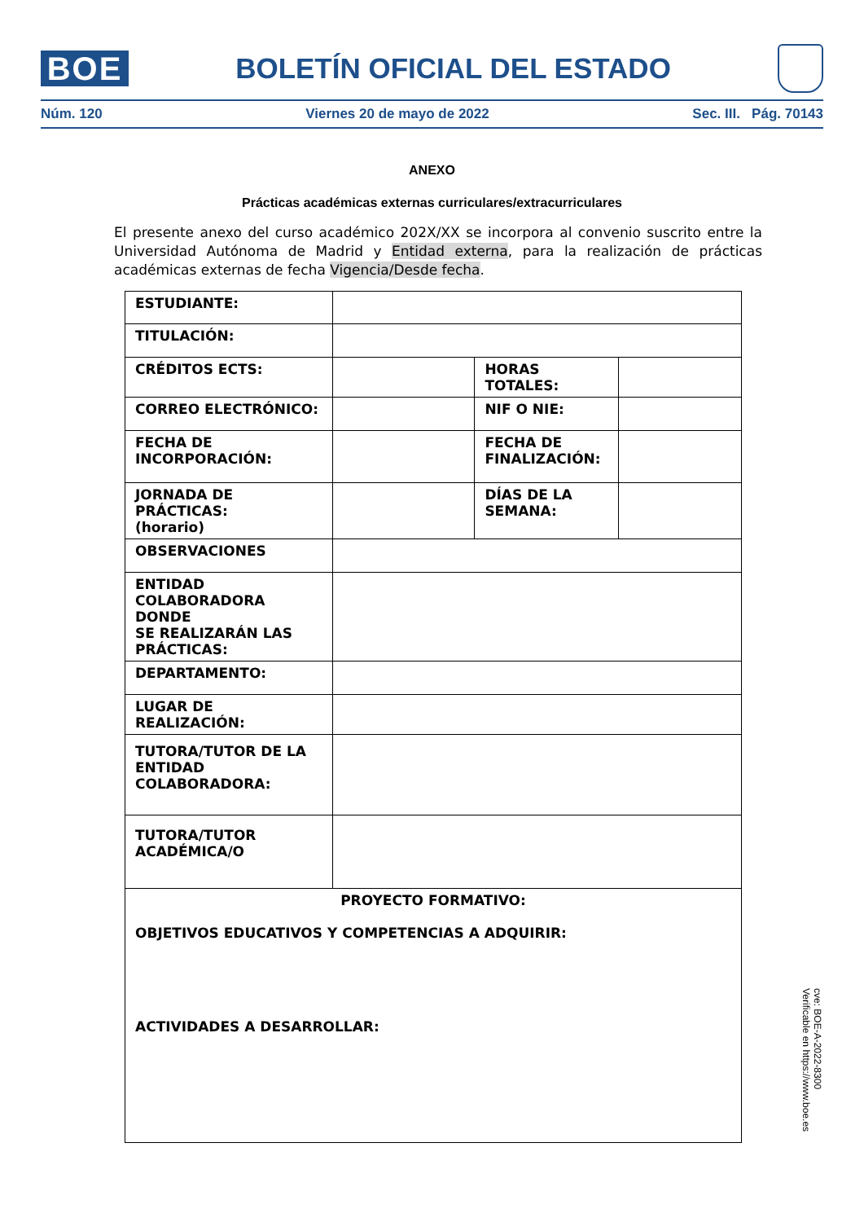BOE
BOLETÍN OFICIAL DEL ESTADO
Núm. 120 Viernes 20 de mayo de 2022 Sec. III. Pág. 70143
ANEXO
Prácticas académicas externas curriculares/extracurriculares
El presente anexo del curso académico 202X/XX se incorpora al convenio suscrito entre la Universidad Autónoma de Madrid y Entidad externa, para la realización de prácticas académicas externas de fecha Vigencia/Desde fecha.
| ESTUDIANTE: | | | |
| TITULACIÓN: | | | |
| CRÉDITOS ECTS: | | HORAS TOTALES: | |
| CORREO ELECTRÓNICO: | | NIF O NIE: | |
| FECHA DE INCORPORACIÓN: | | FECHA DE FINALIZACIÓN: | |
| JORNADA DE PRÁCTICAS: (horario) | | DÍAS DE LA SEMANA: | |
| OBSERVACIONES | | | |
| ENTIDAD COLABORADORA DONDE SE REALIZARÁN LAS PRÁCTICAS: | | | |
| DEPARTAMENTO: | | | |
| LUGAR DE REALIZACIÓN: | | | |
| TUTORA/TUTOR DE LA ENTIDAD COLABORADORA: | | | |
| TUTORA/TUTOR ACADÉMICA/O | | | |
| PROYECTO FORMATIVO: OBJETIVOS EDUCATIVOS Y COMPETENCIAS A ADQUIRIR: ACTIVIDADES A DESARROLLAR: | | | |
cve: BOE-A-2022-8300
Verificable en https://www.boe.es